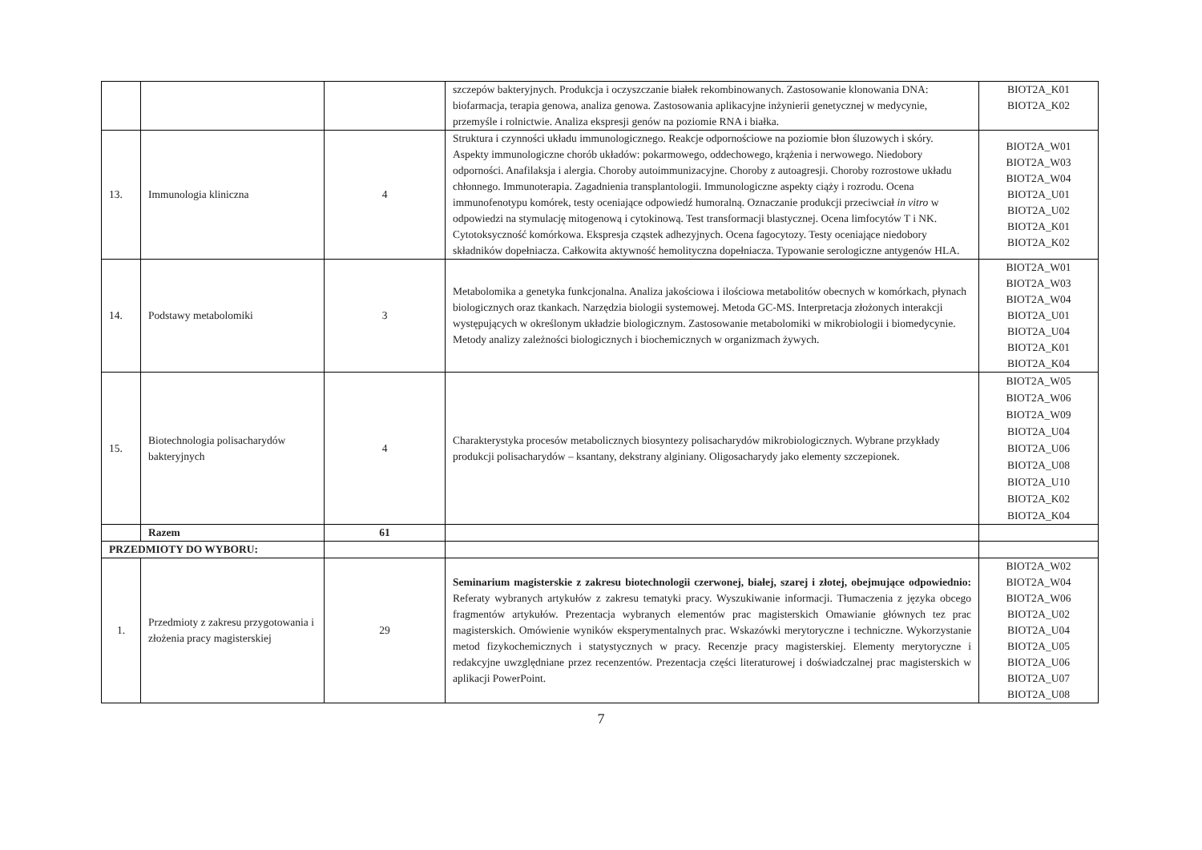| | | | szczepów bakteryjnych. Produkcja i oczyszczanie białek rekombinowanych. Zastosowanie klonowania DNA: biofarmacja, terapia genowa, analiza genowa. Zastosowania aplikacyjne inżynierii genetycznej w medycynie, przemyśle i rolnictwie. Analiza ekspresji genów na poziomie RNA i białka. | BIOT2A_K01 BIOT2A_K02 |
| 13. | Immunologia kliniczna | 4 | Struktura i czynności układu immunologicznego. Reakcje odpornościowe na poziomie błon śluzowych i skóry. Aspekty immunologiczne chorób układów: pokarmowego, oddechowego, krążenia i nerwowego. Niedobory odporności. Anafilaksja i alergia. Choroby autoimmunizacyjne. Choroby z autoagresji. Choroby rozrostowe układu chłonnego. Immunoterapia. Zagadnienia transplantologii. Immunologiczne aspekty ciąży i rozrodu. Ocena immunofenotypu komórek, testy oceniające odpowiedź humoralną. Oznaczanie produkcji przeciwciał in vitro w odpowiedzi na stymulację mitogenową i cytokinową. Test transformacji blastycznej. Ocena limfocytów T i NK. Cytotoksyczność komórkowa. Ekspresja cząstek adhezyjnych. Ocena fagocytozy. Testy oceniające niedobory składników dopełniacza. Całkowita aktywność hemolityczna dopełniacza. Typowanie serologiczne antygenów HLA. | BIOT2A_W01 BIOT2A_W03 BIOT2A_W04 BIOT2A_U01 BIOT2A_U02 BIOT2A_K01 BIOT2A_K02 |
| 14. | Podstawy metabolomiki | 3 | Metabolomika a genetyka funkcjonalna. Analiza jakościowa i ilościowa metabolitów obecnych w komórkach, płynach biologicznych oraz tkankach. Narzędzia biologii systemowej. Metoda GC-MS. Interpretacja złożonych interakcji występujących w określonym układzie biologicznym. Zastosowanie metabolomiki w mikrobiologii i biomedycynie. Metody analizy zależności biologicznych i biochemicznych w organizmach żywych. | BIOT2A_W01 BIOT2A_W03 BIOT2A_W04 BIOT2A_U01 BIOT2A_U04 BIOT2A_K01 BIOT2A_K04 |
| 15. | Biotechnologia polisacharydów bakteryjnych | 4 | Charakterystyka procesów metabolicznych biosyntezy polisacharydów mikrobiologicznych. Wybrane przykłady produkcji polisacharydów – ksantany, dekstrany alginiany. Oligosacharydy jako elementy szczepionek. | BIOT2A_W05 BIOT2A_W06 BIOT2A_W09 BIOT2A_U04 BIOT2A_U06 BIOT2A_U08 BIOT2A_U10 BIOT2A_K02 BIOT2A_K04 |
| | Razem | 61 | | |
| PRZEDMIOTY DO WYBORU: | | | | |
| 1. | Przedmioty z zakresu przygotowania i złożenia pracy magisterskiej | 29 | Seminarium magisterskie z zakresu biotechnologii czerwonej, białej, szarej i złotej, obejmujące odpowiednio: Referaty wybranych artykułów z zakresu tematyki pracy. Wyszukiwanie informacji. Tłumaczenia z języka obcego fragmentów artykułów. Prezentacja wybranych elementów prac magisterskich Omawianie głównych tez prac magisterskich. Omówienie wyników eksperymentalnych prac. Wskazówki merytoryczne i techniczne. Wykorzystanie metod fizykochemicznych i statystycznych w pracy. Recenzje pracy magisterskiej. Elementy merytoryczne i redakcyjne uwzględniane przez recenzentów. Prezentacja części literaturowej i doświadczalnej prac magisterskich w aplikacji PowerPoint. | BIOT2A_W02 BIOT2A_W04 BIOT2A_W06 BIOT2A_U02 BIOT2A_U04 BIOT2A_U05 BIOT2A_U06 BIOT2A_U07 BIOT2A_U08 |
7